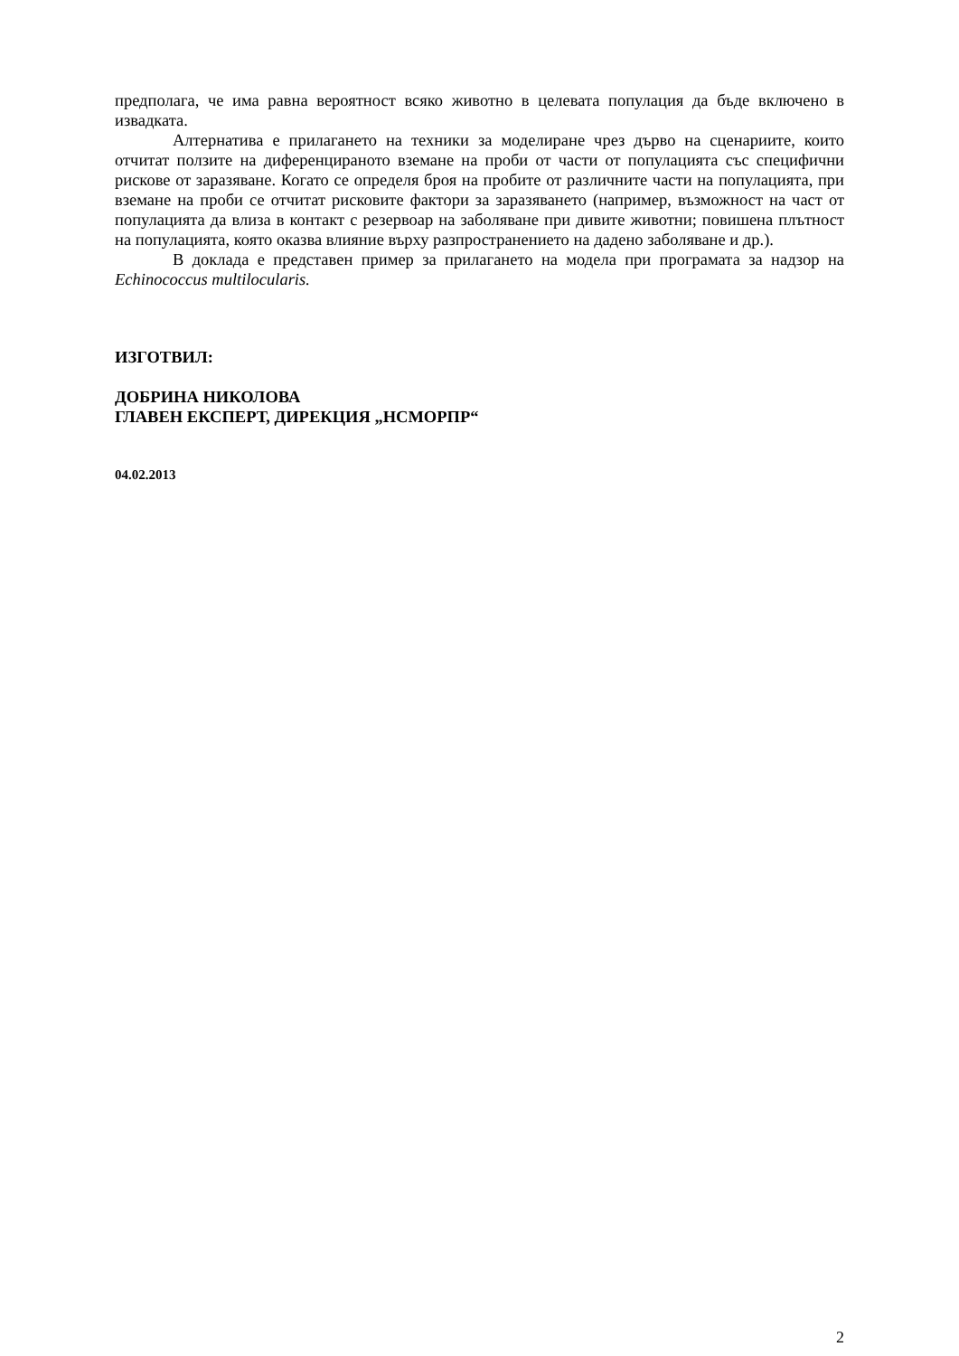предполага, че има равна вероятност всяко животно в целевата популация да бъде включено в извадката.
Алтернатива е прилагането на техники за моделиране чрез дърво на сценариите, които отчитат ползите на диференцираното вземане на проби от части от популацията със специфични рискове от заразяване. Когато се определя броя на пробите от различните части на популацията, при вземане на проби се отчитат рисковите фактори за заразяването (например, възможност на част от популацията да влиза в контакт с резервоар на заболяване при дивите животни; повишена плътност на популацията, която оказва влияние върху разпространението на дадено заболяване и др.).
В доклада е представен пример за прилагането на модела при програмата за надзор на Echinococcus multilocularis.
ИЗГОТВИЛ:
ДОБРИНА НИКОЛОВА
ГЛАВЕН ЕКСПЕРТ, ДИРЕКЦИЯ „НСМОРПР“
04.02.2013
2